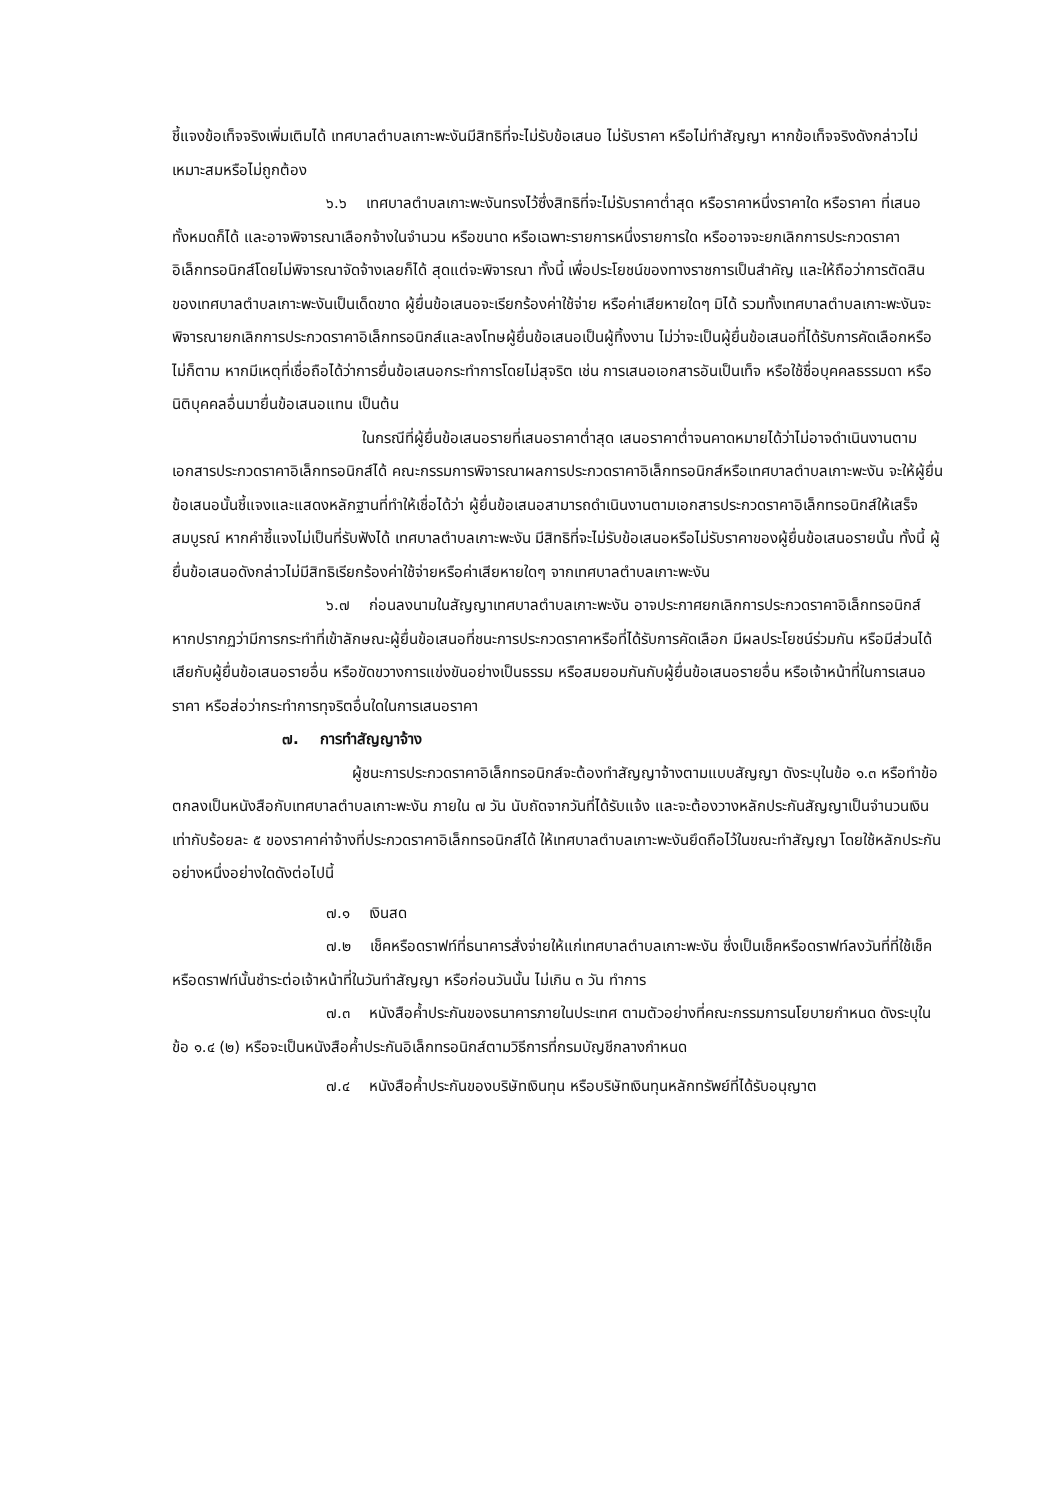ชี้แจงข้อเท็จจริงเพิ่มเติมได้ เทศบาลตำบลเกาะพะงันมีสิทธิที่จะไม่รับข้อเสนอ ไม่รับราคา หรือไม่ทำสัญญา หากข้อเท็จจริงดังกล่าวไม่เหมาะสมหรือไม่ถูกต้อง
๖.๖ เทศบาลตำบลเกาะพะงันทรงไว้ซึ่งสิทธิที่จะไม่รับราคาต่ำสุด หรือราคาหนึ่งราคาใด หรือราคา ที่เสนอทั้งหมดก็ได้ และอาจพิจารณาเลือกจ้างในจำนวน หรือขนาด หรือเฉพาะรายการหนึ่งรายการใด หรืออาจจะยกเลิกการประกวดราคาอิเล็กทรอนิกส์โดยไม่พิจารณาจัดจ้างเลยก็ได้ สุดแต่จะพิจารณา ทั้งนี้ เพื่อประโยชน์ของทางราชการเป็นสำคัญ และให้ถือว่าการตัดสินของเทศบาลตำบลเกาะพะงันเป็นเด็ดขาด ผู้ยื่นข้อเสนอจะเรียกร้องค่าใช้จ่าย หรือค่าเสียหายใดๆ มิได้ รวมทั้งเทศบาลตำบลเกาะพะงันจะพิจารณายกเลิกการประกวดราคาอิเล็กทรอนิกส์และลงโทษผู้ยื่นข้อเสนอเป็นผู้ทิ้งงาน ไม่ว่าจะเป็นผู้ยื่นข้อเสนอที่ได้รับการคัดเลือกหรือไม่ก็ตาม หากมีเหตุที่เชื่อถือได้ว่าการยื่นข้อเสนอกระทำการโดยไม่สุจริต เช่น การเสนอเอกสารอันเป็นเท็จ หรือใช้ชื่อบุคคลธรรมดา หรือนิติบุคคลอื่นมายื่นข้อเสนอแทน เป็นต้น
ในกรณีที่ผู้ยื่นข้อเสนอรายที่เสนอราคาต่ำสุด เสนอราคาต่ำจนคาดหมายได้ว่าไม่อาจดำเนินงานตามเอกสารประกวดราคาอิเล็กทรอนิกส์ได้ คณะกรรมการพิจารณาผลการประกวดราคาอิเล็กทรอนิกส์หรือเทศบาลตำบลเกาะพะงัน จะให้ผู้ยื่นข้อเสนอนั้นชี้แจงและแสดงหลักฐานที่ทำให้เชื่อได้ว่า ผู้ยื่นข้อเสนอสามารถดำเนินงานตามเอกสารประกวดราคาอิเล็กทรอนิกส์ให้เสร็จสมบูรณ์ หากคำชี้แจงไม่เป็นที่รับฟังได้ เทศบาลตำบลเกาะพะงัน มีสิทธิที่จะไม่รับข้อเสนอหรือไม่รับราคาของผู้ยื่นข้อเสนอรายนั้น ทั้งนี้ ผู้ยื่นข้อเสนอดังกล่าวไม่มีสิทธิเรียกร้องค่าใช้จ่ายหรือค่าเสียหายใดๆ จากเทศบาลตำบลเกาะพะงัน
๖.๗ ก่อนลงนามในสัญญาเทศบาลตำบลเกาะพะงัน อาจประกาศยกเลิกการประกวดราคาอิเล็กทรอนิกส์ หากปรากฏว่ามีการกระทำที่เข้าลักษณะผู้ยื่นข้อเสนอที่ชนะการประกวดราคาหรือที่ได้รับการคัดเลือก มีผลประโยชน์ร่วมกัน หรือมีส่วนได้เสียกับผู้ยื่นข้อเสนอรายอื่น หรือขัดขวางการแข่งขันอย่างเป็นธรรม หรือสมยอมกันกับผู้ยื่นข้อเสนอรายอื่น หรือเจ้าหน้าที่ในการเสนอราคา หรือส่อว่ากระทำการทุจริตอื่นใดในการเสนอราคา
๗. การทำสัญญาจ้าง
ผู้ชนะการประกวดราคาอิเล็กทรอนิกส์จะต้องทำสัญญาจ้างตามแบบสัญญา ดังระบุในข้อ ๑.๓ หรือทำข้อตกลงเป็นหนังสือกับเทศบาลตำบลเกาะพะงัน ภายใน ๗ วัน นับถัดจากวันที่ได้รับแจ้ง และจะต้องวางหลักประกันสัญญาเป็นจำนวนเงินเท่ากับร้อยละ ๕ ของราคาค่าจ้างที่ประกวดราคาอิเล็กทรอนิกส์ได้ ให้เทศบาลตำบลเกาะพะงันยึดถือไว้ในขณะทำสัญญา โดยใช้หลักประกันอย่างหนึ่งอย่างใดดังต่อไปนี้
๗.๑ เงินสด
๗.๒ เช็คหรือดราฟท์ที่ธนาคารสั่งจ่ายให้แก่เทศบาลตำบลเกาะพะงัน ซึ่งเป็นเช็คหรือดราฟท์ลงวันที่ที่ใช้เช็คหรือดราฟท์นั้นชำระต่อเจ้าหน้าที่ในวันทำสัญญา หรือก่อนวันนั้น ไม่เกิน ๓ วัน ทำการ
๗.๓ หนังสือค้ำประกันของธนาคารภายในประเทศ ตามตัวอย่างที่คณะกรรมการนโยบายกำหนด ดังระบุในข้อ ๑.๔ (๒) หรือจะเป็นหนังสือค้ำประกันอิเล็กทรอนิกส์ตามวิธีการที่กรมบัญชีกลางกำหนด
๗.๔ หนังสือค้ำประกันของบริษัทเงินทุน หรือบริษัทเงินทุนหลักทรัพย์ที่ได้รับอนุญาต